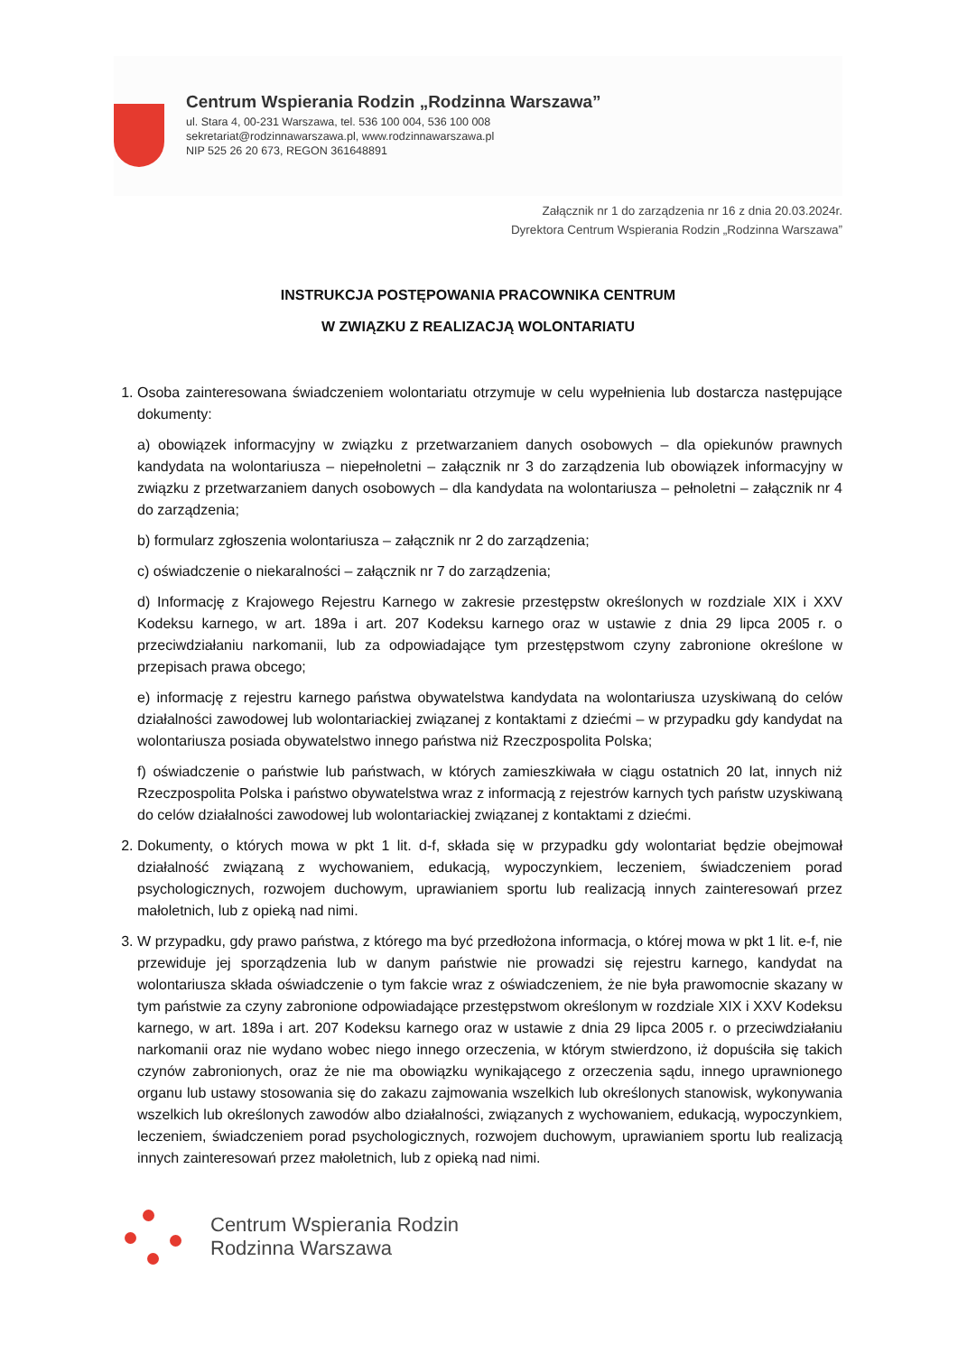Centrum Wspierania Rodzin „Rodzinna Warszawa”
ul. Stara 4, 00-231 Warszawa, tel. 536 100 004, 536 100 008
sekretariat@rodzinnawarszawa.pl, www.rodzinnawarszawa.pl
NIP 525 26 20 673, REGON 361648891
Załącznik nr 1 do zarządzenia nr 16 z dnia 20.03.2024r.
Dyrektora Centrum Wspierania Rodzin „Rodzinna Warszawa”
INSTRUKCJA POSTĘPOWANIA PRACOWNIKA CENTRUM
W ZWIĄZKU Z REALIZACJĄ WOLONTARIATU
1. Osoba zainteresowana świadczeniem wolontariatu otrzymuje w celu wypełnienia lub dostarcza następujące dokumenty:
a) obowiązek informacyjny w związku z przetwarzaniem danych osobowych – dla opiekunów prawnych kandydata na wolontariusza – niepełnoletni – załącznik nr 3 do zarządzenia lub obowiązek informacyjny w związku z przetwarzaniem danych osobowych – dla kandydata na wolontariusza – pełnoletni – załącznik nr 4 do zarządzenia;
b) formularz zgłoszenia wolontariusza – załącznik nr 2 do zarządzenia;
c) oświadczenie o niekaralności – załącznik nr 7 do zarządzenia;
d) Informację z Krajowego Rejestru Karnego w zakresie przestępstw określonych w rozdziale XIX i XXV Kodeksu karnego, w art. 189a i art. 207 Kodeksu karnego oraz w ustawie z dnia 29 lipca 2005 r. o przeciwdziałaniu narkomanii, lub za odpowiadające tym przestępstwom czyny zabronione określone w przepisach prawa obcego;
e) informację z rejestru karnego państwa obywatelstwa kandydata na wolontariusza uzyskiwaną do celów działalności zawodowej lub wolontariackiej związanej z kontaktami z dziećmi – w przypadku gdy kandydat na wolontariusza posiada obywatelstwo innego państwa niż Rzeczpospolita Polska;
f) oświadczenie o państwie lub państwach, w których zamieszkiwała w ciągu ostatnich 20 lat, innych niż Rzeczpospolita Polska i państwo obywatelstwa wraz z informacją z rejestrów karnych tych państw uzyskiwaną do celów działalności zawodowej lub wolontariackiej związanej z kontaktami z dziećmi.
2. Dokumenty, o których mowa w pkt 1 lit. d-f, składa się w przypadku gdy wolontariat będzie obejmował działalność związaną z wychowaniem, edukacją, wypoczynkiem, leczeniem, świadczeniem porad psychologicznych, rozwojem duchowym, uprawianiem sportu lub realizacją innych zainteresowań przez małoletnich, lub z opieką nad nimi.
3. W przypadku, gdy prawo państwa, z którego ma być przedłożona informacja, o której mowa w pkt 1 lit. e-f, nie przewiduje jej sporządzenia lub w danym państwie nie prowadzi się rejestru karnego, kandydat na wolontariusza składa oświadczenie o tym fakcie wraz z oświadczeniem, że nie była prawomocnie skazany w tym państwie za czyny zabronione odpowiadające przestępstwom określonym w rozdziale XIX i XXV Kodeksu karnego, w art. 189a i art. 207 Kodeksu karnego oraz w ustawie z dnia 29 lipca 2005 r. o przeciwdziałaniu narkomanii oraz nie wydano wobec niego innego orzeczenia, w którym stwierdzono, iż dopuściła się takich czynów zabronionych, oraz że nie ma obowiązku wynikającego z orzeczenia sądu, innego uprawnionego organu lub ustawy stosowania się do zakazu zajmowania wszelkich lub określonych stanowisk, wykonywania wszelkich lub określonych zawodów albo działalności, związanych z wychowaniem, edukacją, wypoczynkiem, leczeniem, świadczeniem porad psychologicznych, rozwojem duchowym, uprawianiem sportu lub realizacją innych zainteresowań przez małoletnich, lub z opieką nad nimi.
Centrum Wspierania Rodzin
Rodzinna Warszawa